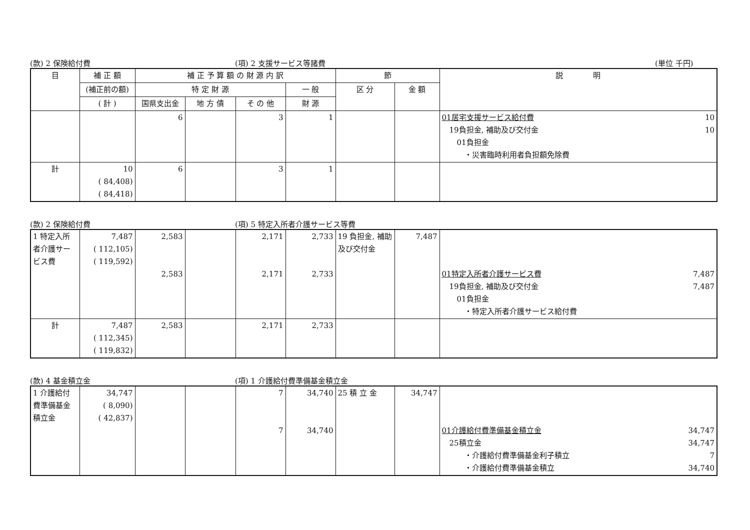(款) 2 保険給付費 (項) 2 支援サービス等諸費 (単位 千円)
| 目 | 補 正 額 | 補 正 予 算 額 の 財 源 内 訳 | | | | 節 | | 説 明 |
| --- | --- | --- | --- | --- | --- | --- | --- | --- |
| | (補正前の額) | 特 定 財 源 | | | 一 般 | 区 分 | 金 額 | |
| | ( 計 ) | 国県支出金 | 地 方 債 | そ の 他 | 財 源 | | | |
| | | 6 | | 3 | 1 | | | 01居宅支援サービス給付費 10 19負担金, 補助及び交付金 10 01負担金 ・災害臨時利用者負担額免除費 |
| 計 | 10 ( 84,408) ( 84,418) | 6 | | 3 | 1 | | | |
(款) 2 保険給付費 (項) 5 特定入所者介護サービス等費
| 1 特定入所者介護サービス費 | 7,487 ( 112,105) ( 119,592) | 2,583 2,583 | | 2,171 2,171 | 2,733 2,733 | 19 負担金, 補助及び交付金 | 7,487 | 01特定入所者介護サービス費 7,487 19負担金, 補助及び交付金 7,487 01負担金 ・特定入所者介護サービス給付費 |
| 計 | 7,487 ( 112,345) ( 119,832) | 2,583 | | 2,171 | 2,733 | | | |
(款) 4 基金積立金 (項) 1 介護給付費準備基金積立金
| 1 介護給付費準備基金積立金 | 34,747 ( 8,090) ( 42,837) | | | 7 7 | 34,740 34,740 | 25 積 立 金 | 34,747 | 01介護給付費準備基金積立金 34,747 25積立金 34,747 ・介護給付費準備基金利子積立 7 ・介護給付費準備基金積立 34,740 |